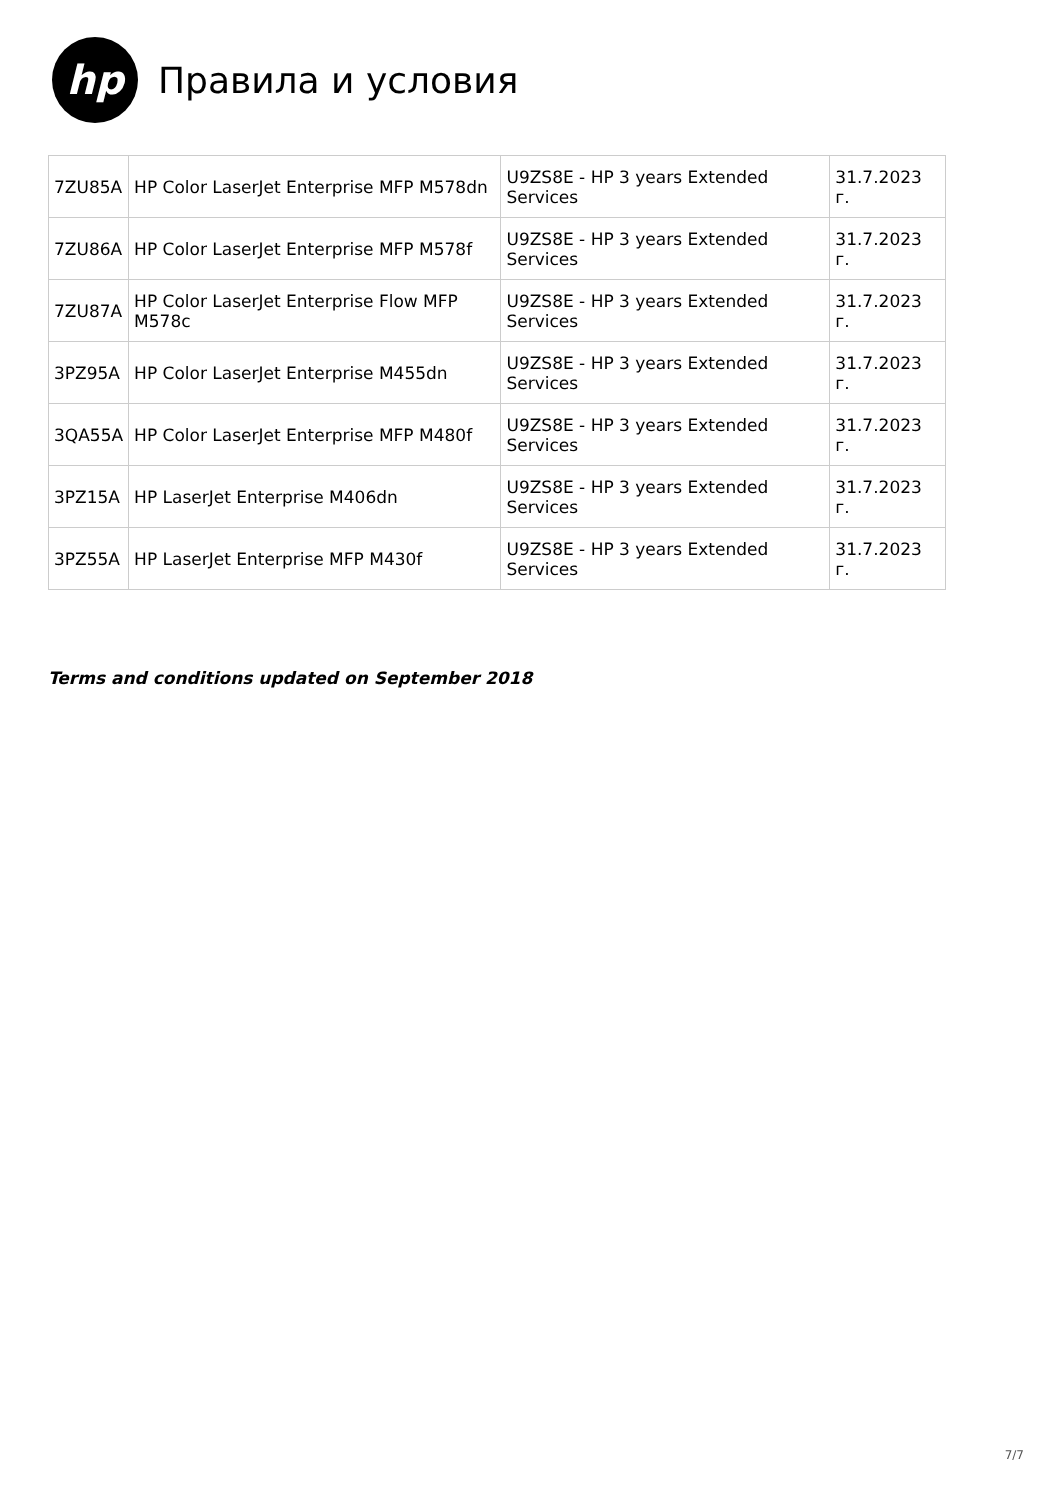hp
Правила и условия
| 7ZU85A | HP Color LaserJet Enterprise MFP M578dn | U9ZS8E - HP 3 years Extended Services | 31.7.2023 г. |
| 7ZU86A | HP Color LaserJet Enterprise MFP M578f | U9ZS8E - HP 3 years Extended Services | 31.7.2023 г. |
| 7ZU87A | HP Color LaserJet Enterprise Flow MFP M578c | U9ZS8E - HP 3 years Extended Services | 31.7.2023 г. |
| 3PZ95A | HP Color LaserJet Enterprise M455dn | U9ZS8E - HP 3 years Extended Services | 31.7.2023 г. |
| 3QA55A | HP Color LaserJet Enterprise MFP M480f | U9ZS8E - HP 3 years Extended Services | 31.7.2023 г. |
| 3PZ15A | HP LaserJet Enterprise M406dn | U9ZS8E - HP 3 years Extended Services | 31.7.2023 г. |
| 3PZ55A | HP LaserJet Enterprise MFP M430f | U9ZS8E - HP 3 years Extended Services | 31.7.2023 г. |
Terms and conditions updated on September 2018
7/7